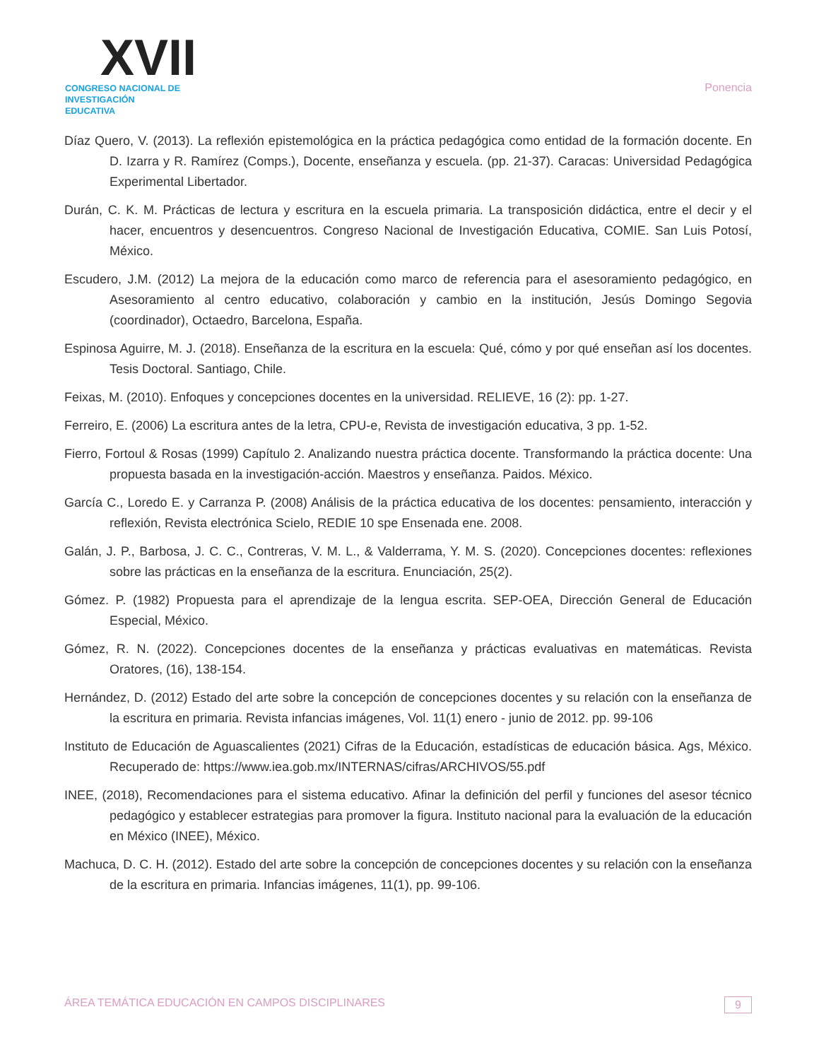XVII
CONGRESO NACIONAL DE
INVESTIGACIÓN EDUCATIVA
Ponencia
Díaz Quero, V. (2013). La reflexión epistemológica en la práctica pedagógica como entidad de la formación docente. En D. Izarra y R. Ramírez (Comps.), Docente, enseñanza y escuela. (pp. 21-37). Caracas: Universidad Pedagógica Experimental Libertador.
Durán, C. K. M. Prácticas de lectura y escritura en la escuela primaria. La transposición didáctica, entre el decir y el hacer, encuentros y desencuentros. Congreso Nacional de Investigación Educativa, COMIE. San Luis Potosí, México.
Escudero, J.M. (2012) La mejora de la educación como marco de referencia para el asesoramiento pedagógico, en Asesoramiento al centro educativo, colaboración y cambio en la institución, Jesús Domingo Segovia (coordinador), Octaedro, Barcelona, España.
Espinosa Aguirre, M. J. (2018). Enseñanza de la escritura en la escuela: Qué, cómo y por qué enseñan así los docentes. Tesis Doctoral. Santiago, Chile.
Feixas, M. (2010). Enfoques y concepciones docentes en la universidad. RELIEVE, 16 (2): pp. 1-27.
Ferreiro, E. (2006) La escritura antes de la letra, CPU-e, Revista de investigación educativa, 3 pp. 1-52.
Fierro, Fortoul & Rosas (1999) Capítulo 2. Analizando nuestra práctica docente. Transformando la práctica docente: Una propuesta basada en la investigación-acción. Maestros y enseñanza. Paidos. México.
García C., Loredo E. y Carranza P. (2008) Análisis de la práctica educativa de los docentes: pensamiento, interacción y reflexión, Revista electrónica Scielo, REDIE 10 spe Ensenada ene. 2008.
Galán, J. P., Barbosa, J. C. C., Contreras, V. M. L., & Valderrama, Y. M. S. (2020). Concepciones docentes: reflexiones sobre las prácticas en la enseñanza de la escritura. Enunciación, 25(2).
Gómez. P. (1982) Propuesta para el aprendizaje de la lengua escrita. SEP-OEA, Dirección General de Educación Especial, México.
Gómez, R. N. (2022). Concepciones docentes de la enseñanza y prácticas evaluativas en matemáticas. Revista Oratores, (16), 138-154.
Hernández, D. (2012) Estado del arte sobre la concepción de concepciones docentes y su relación con la enseñanza de la escritura en primaria. Revista infancias imágenes, Vol. 11(1) enero - junio de 2012. pp. 99-106
Instituto de Educación de Aguascalientes (2021) Cifras de la Educación, estadísticas de educación básica. Ags, México. Recuperado de: https://www.iea.gob.mx/INTERNAS/cifras/ARCHIVOS/55.pdf
INEE, (2018), Recomendaciones para el sistema educativo. Afinar la definición del perfil y funciones del asesor técnico pedagógico y establecer estrategias para promover la figura. Instituto nacional para la evaluación de la educación en México (INEE), México.
Machuca, D. C. H. (2012). Estado del arte sobre la concepción de concepciones docentes y su relación con la enseñanza de la escritura en primaria. Infancias imágenes, 11(1), pp. 99-106.
ÁREA TEMÁTICA EDUCACIÓN EN CAMPOS DISCIPLINARES 9